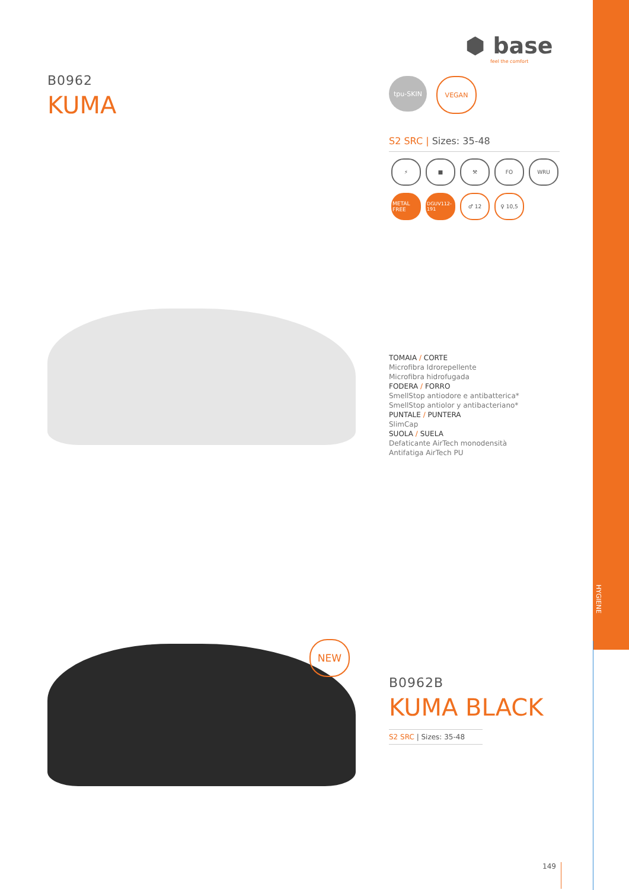HYGIENE
⬢ base
feel the comfort
B0962
KUMA
tpu-SKIN VEGAN
S2 SRC | Sizes: 35-48
⚡
■
⚒
FO
WRU
METAL FREE
DGUV112-191
♂ 12
♀ 10,5
TOMAIA / CORTE
Microfibra Idrorepellente
Microfibra hidrofugada
FODERA / FORRO
SmellStop antiodore e antibatterica*
SmellStop antiolor y antibacteriano*
PUNTALE / PUNTERA
SlimCap
SUOLA / SUELA
Defaticante AirTech monodensità
Antifatiga AirTech PU
NEW
B0962B
KUMA BLACK
S2 SRC | Sizes: 35-48
149